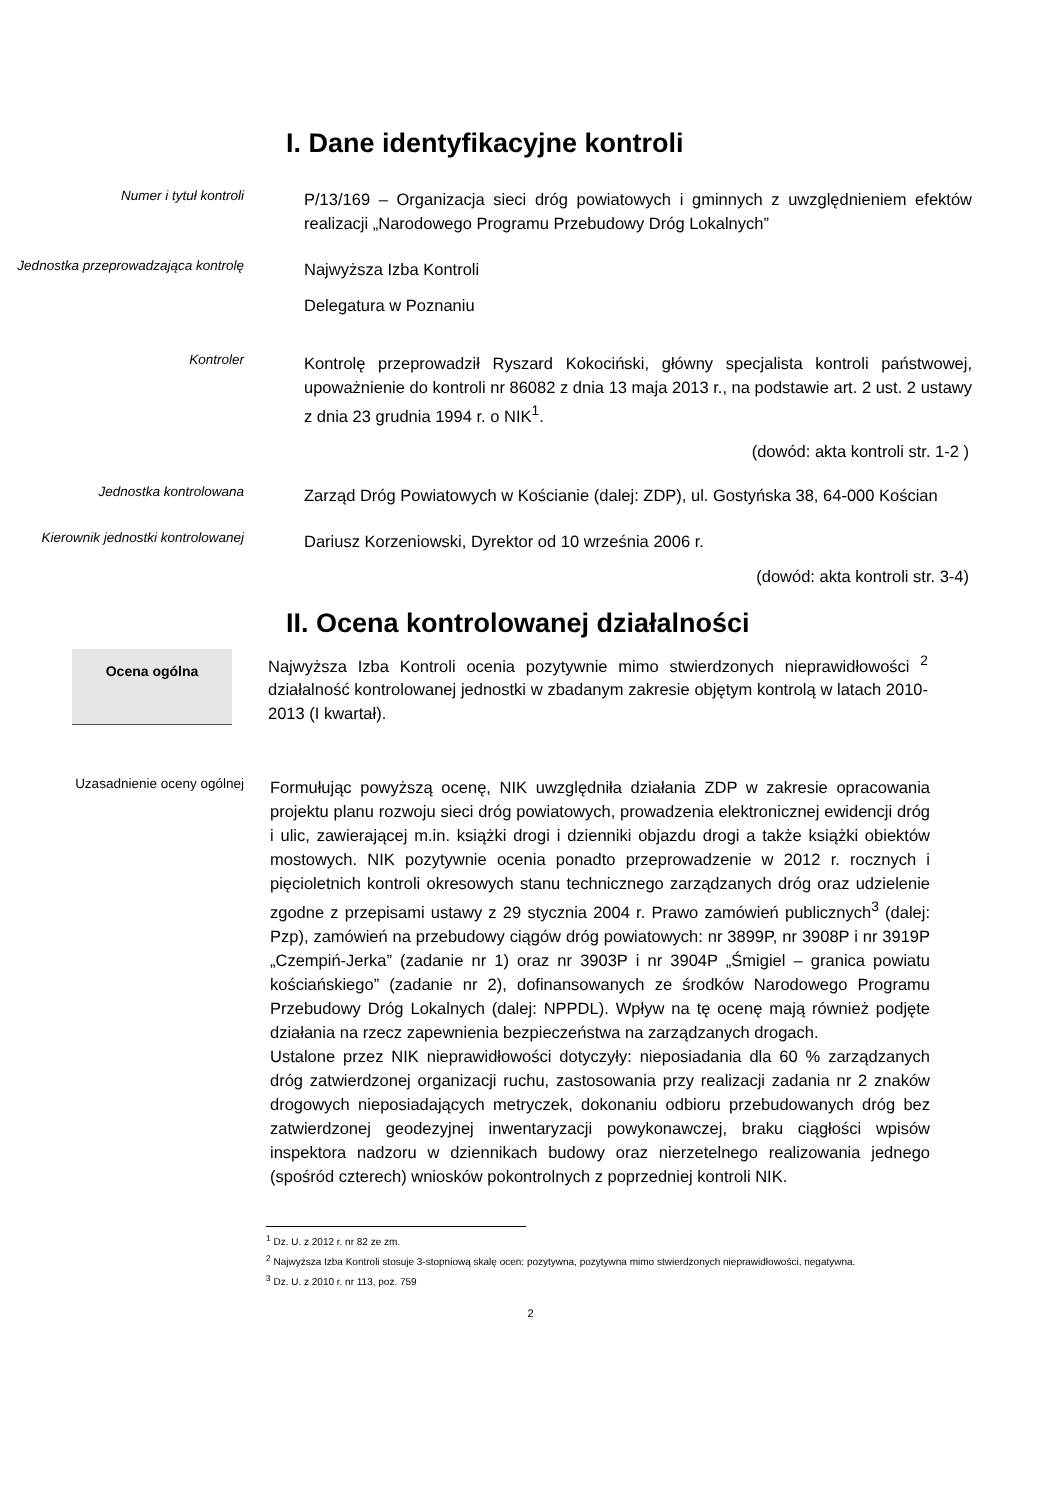I. Dane identyfikacyjne kontroli
Numer i tytuł kontroli
P/13/169 – Organizacja sieci dróg powiatowych i gminnych z uwzględnieniem efektów realizacji „Narodowego Programu Przebudowy Dróg Lokalnych”
Jednostka przeprowadzająca kontrolę
Najwyższa Izba Kontroli
Delegatura w Poznaniu
Kontroler
Kontrolę przeprowadził Ryszard Kokociński, główny specjalista kontroli państwowej, upoważnienie do kontroli nr 86082 z dnia 13 maja 2013 r., na podstawie art. 2 ust. 2 ustawy z dnia 23 grudnia 1994 r. o NIK<sup>1</sup>.
(dowód: akta kontroli str. 1-2 )
Jednostka kontrolowana
Zarząd Dróg Powiatowych w Kościanie (dalej: ZDP), ul. Gostyńska 38, 64-000 Kościan
Kierownik jednostki kontrolowanej
Dariusz Korzeniowski, Dyrektor od 10 września 2006 r.
(dowód: akta kontroli str. 3-4)
II. Ocena kontrolowanej działalności
Ocena ogólna
Najwyższa Izba Kontroli ocenia pozytywnie mimo stwierdzonych nieprawidłowości <sup>2</sup> działalność kontrolowanej jednostki w zbadanym zakresie objętym kontrolą w latach 2010-2013 (I kwartał).
Uzasadnienie oceny ogólnej
Formułując powyższą ocenę, NIK uwzględniła działania ZDP w zakresie opracowania projektu planu rozwoju sieci dróg powiatowych, prowadzenia elektronicznej ewidencji dróg i ulic, zawierającej m.in. książki drogi i dzienniki objazdu drogi a także książki obiektów mostowych. NIK pozytywnie ocenia ponadto przeprowadzenie w 2012 r. rocznych i pięcioletnich kontroli okresowych stanu technicznego zarządzanych dróg oraz udzielenie zgodne z przepisami ustawy z 29 stycznia 2004 r. Prawo zamówień publicznych<sup>3</sup> (dalej: Pzp), zamówień na przebudowy ciągów dróg powiatowych: nr 3899P, nr 3908P i nr 3919P „Czempiń-Jerka” (zadanie nr 1) oraz nr 3903P i nr 3904P „Śmigiel – granica powiatu kościańskiego” (zadanie nr 2), dofinansowanych ze środków Narodowego Programu Przebudowy Dróg Lokalnych (dalej: NPPDL). Wpływ na tę ocenę mają również podjęte działania na rzecz zapewnienia bezpieczeństwa na zarządzanych drogach.
Ustalone przez NIK nieprawidłowości dotyczyły: nieposiadania dla 60 % zarządzanych dróg zatwierdzonej organizacji ruchu, zastosowania przy realizacji zadania nr 2 znaków drogowych nieposiadających metryczek, dokonaniu odbioru przebudowanych dróg bez zatwierdzonej geodezyjnej inwentaryzacji powykonawczej, braku ciągłości wpisów inspektora nadzoru w dziennikach budowy oraz nierzetelnego realizowania jednego (spośród czterech) wniosków pokontrolnych z poprzedniej kontroli NIK.
<sup>1</sup> Dz. U. z 2012 r. nr 82 ze zm.
<sup>2</sup> Najwyższa Izba Kontroli stosuje 3-stopniową skalę ocen: pozytywna, pozytywna mimo stwierdzonych nieprawidłowości, negatywna.
<sup>3</sup> Dz. U. z 2010 r. nr 113, poz. 759
2